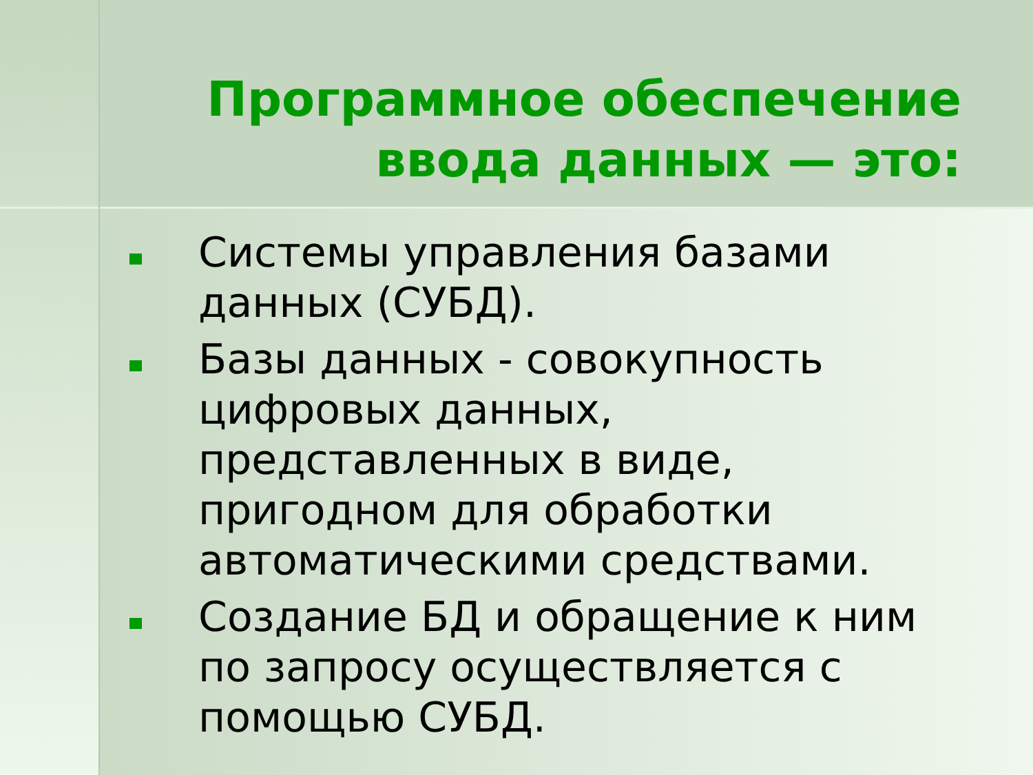Программное обеспечение
ввода данных — это:
Системы управления базами данных (СУБД).
Базы данных - совокупность цифровых данных, представленных в виде, пригодном для обработки автоматическими средствами.
Создание БД и обращение к ним по запросу осуществляется с помощью СУБД.